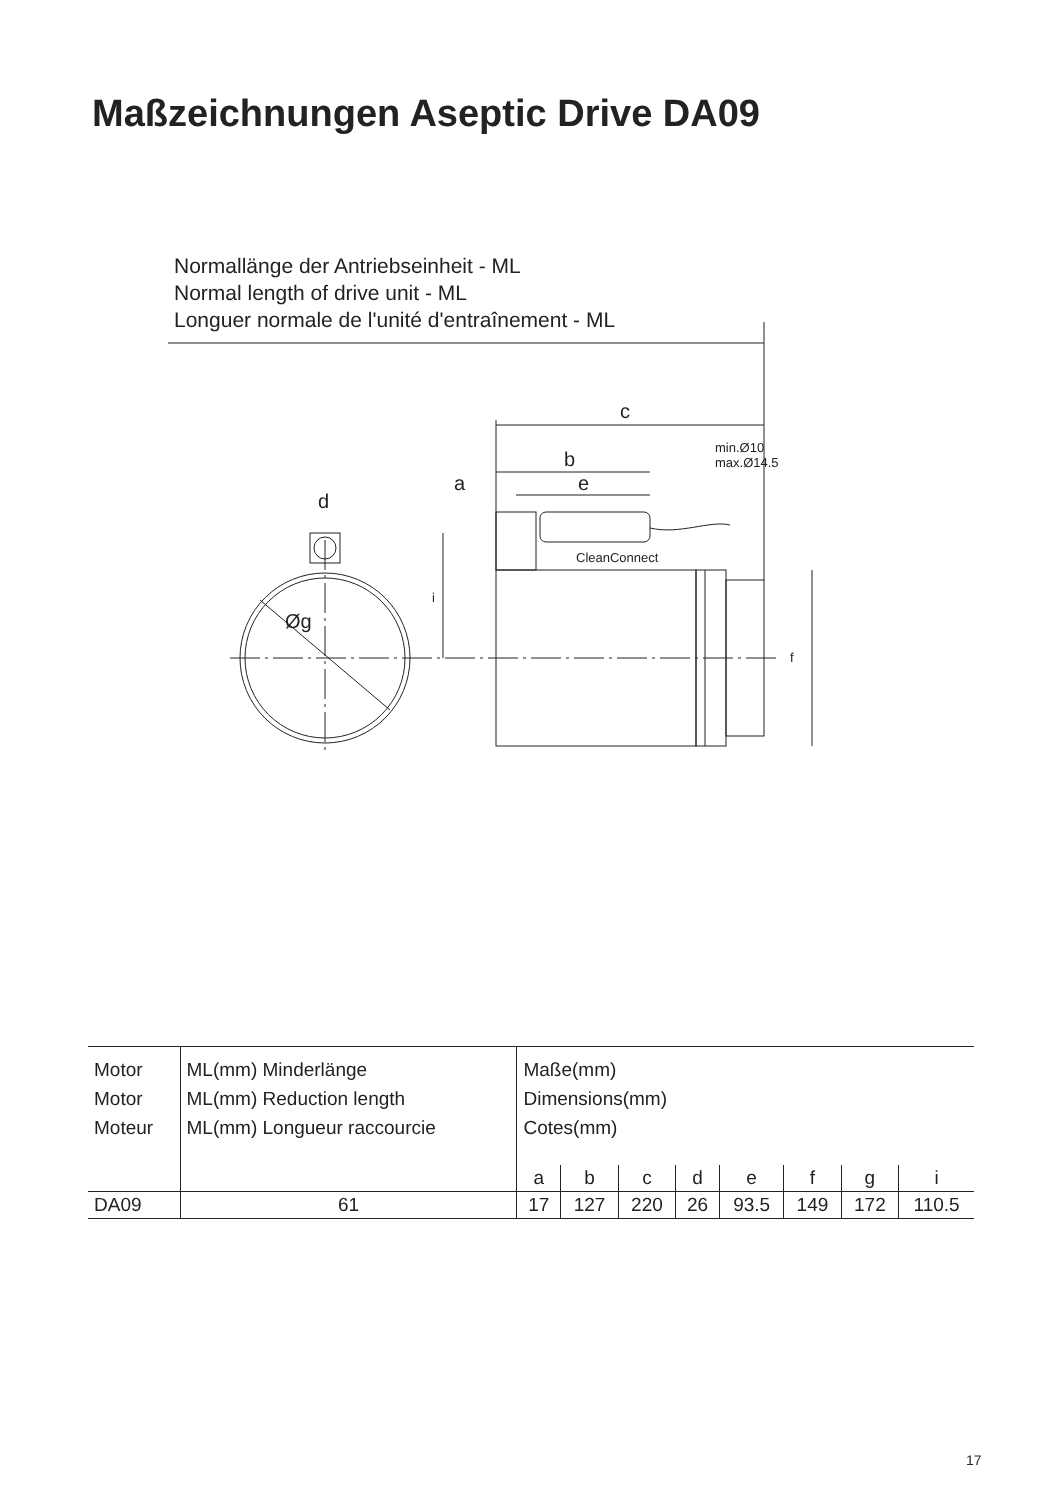Maßzeichnungen Aseptic Drive DA09
Normallänge der Antriebseinheit - ML
Normal length of drive unit - ML
Longuer normale de l'unité d'entraînement - ML
c
b
a e
d
min.Ø10
max.Ø14.5
CleanConnect
Øg
i
f
| Motor Motor Moteur | ML(mm) Minderlänge ML(mm) Reduction length ML(mm) Longueur raccourcie | Maße(mm) Dimensions(mm) Cotes(mm) | | | | | | | |
| | | a | b | c | d | e | f | g | i |
| DA09 | 61 | 17 | 127 | 220 | 26 | 93.5 | 149 | 172 | 110.5 |
17